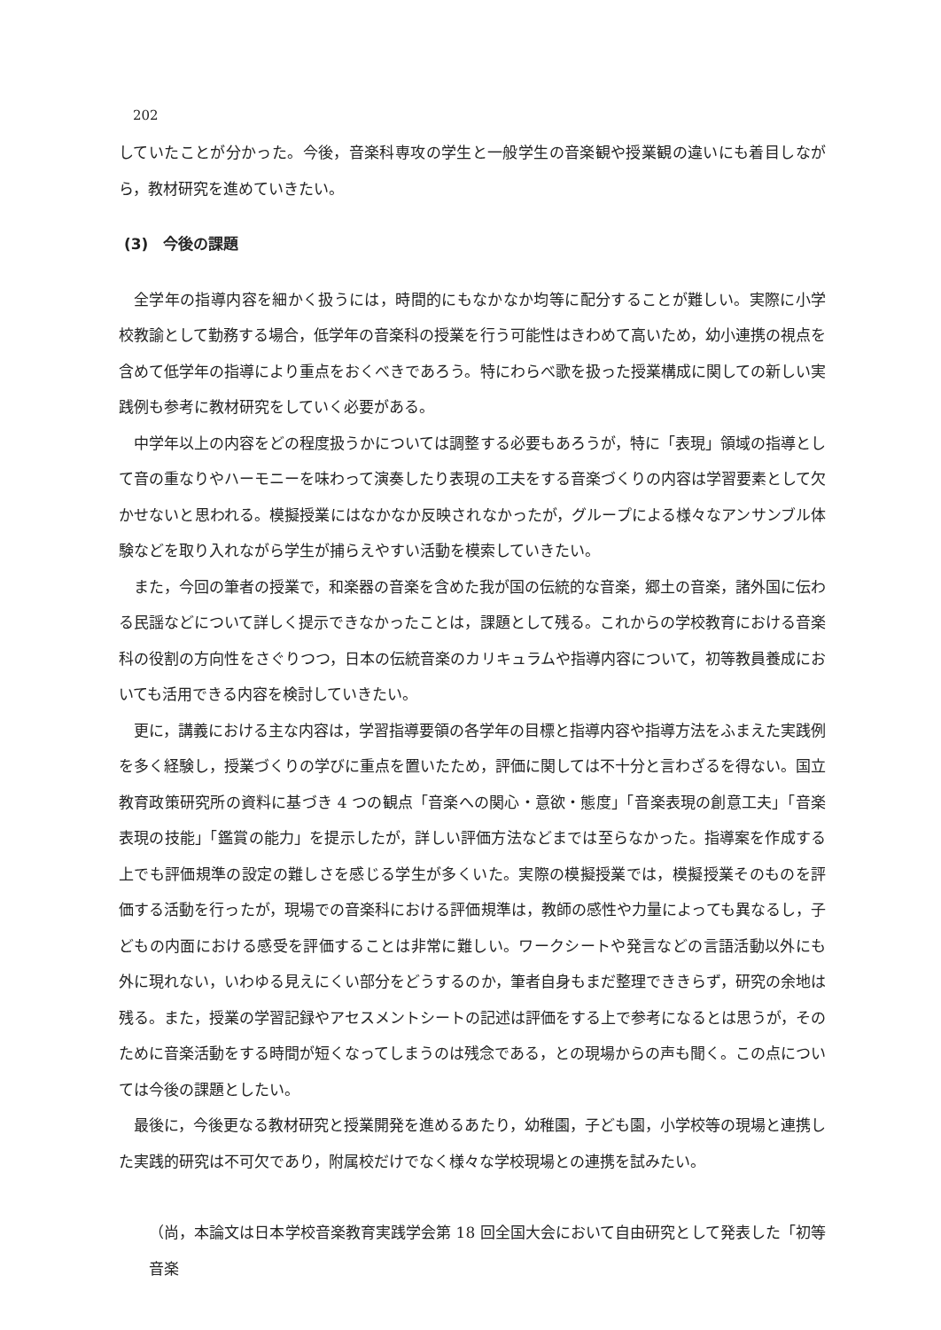202
していたことが分かった。今後，音楽科専攻の学生と一般学生の音楽観や授業観の違いにも着目しながら，教材研究を進めていきたい。
(3)　今後の課題
全学年の指導内容を細かく扱うには，時間的にもなかなか均等に配分することが難しい。実際に小学校教諭として勤務する場合，低学年の音楽科の授業を行う可能性はきわめて高いため，幼小連携の視点を含めて低学年の指導により重点をおくべきであろう。特にわらべ歌を扱った授業構成に関しての新しい実践例も参考に教材研究をしていく必要がある。
中学年以上の内容をどの程度扱うかについては調整する必要もあろうが，特に「表現」領域の指導として音の重なりやハーモニーを味わって演奏したり表現の工夫をする音楽づくりの内容は学習要素として欠かせないと思われる。模擬授業にはなかなか反映されなかったが，グループによる様々なアンサンブル体験などを取り入れながら学生が捕らえやすい活動を模索していきたい。
また，今回の筆者の授業で，和楽器の音楽を含めた我が国の伝統的な音楽，郷土の音楽，諸外国に伝わる民謡などについて詳しく提示できなかったことは，課題として残る。これからの学校教育における音楽科の役割の方向性をさぐりつつ，日本の伝統音楽のカリキュラムや指導内容について，初等教員養成においても活用できる内容を検討していきたい。
更に，講義における主な内容は，学習指導要領の各学年の目標と指導内容や指導方法をふまえた実践例を多く経験し，授業づくりの学びに重点を置いたため，評価に関しては不十分と言わざるを得ない。国立教育政策研究所の資料に基づき 4 つの観点「音楽への関心・意欲・態度」「音楽表現の創意工夫」「音楽表現の技能」「鑑賞の能力」を提示したが，詳しい評価方法などまでは至らなかった。指導案を作成する上でも評価規準の設定の難しさを感じる学生が多くいた。実際の模擬授業では，模擬授業そのものを評価する活動を行ったが，現場での音楽科における評価規準は，教師の感性や力量によっても異なるし，子どもの内面における感受を評価することは非常に難しい。ワークシートや発言などの言語活動以外にも外に現れない，いわゆる見えにくい部分をどうするのか，筆者自身もまだ整理でききらず，研究の余地は残る。また，授業の学習記録やアセスメントシートの記述は評価をする上で参考になるとは思うが，そのために音楽活動をする時間が短くなってしまうのは残念である，との現場からの声も聞く。この点については今後の課題としたい。
最後に，今後更なる教材研究と授業開発を進めるあたり，幼稚園，子ども園，小学校等の現場と連携した実践的研究は不可欠であり，附属校だけでなく様々な学校現場との連携を試みたい。
（尚，本論文は日本学校音楽教育実践学会第 18 回全国大会において自由研究として発表した「初等音楽